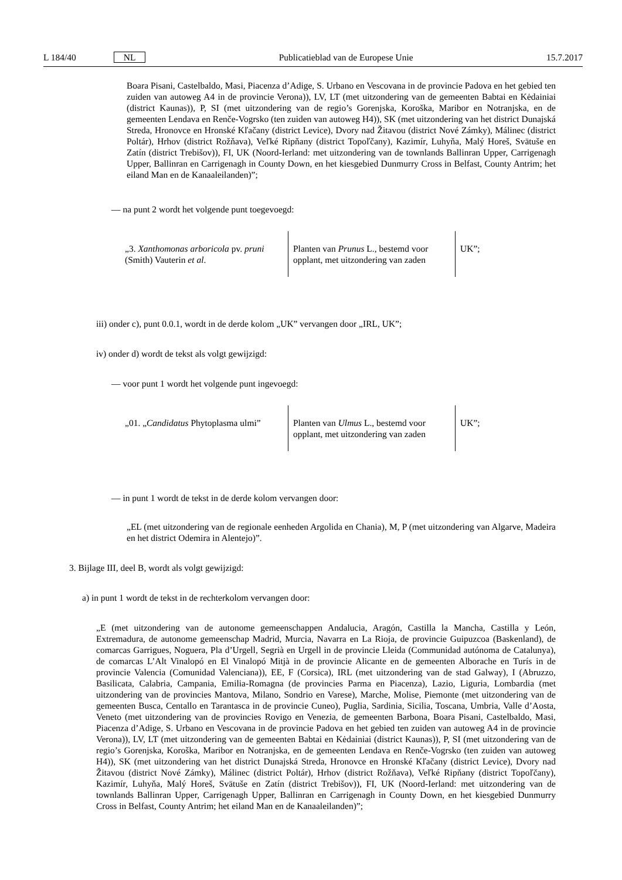L 184/40 NL Publicatieblad van de Europese Unie 15.7.2017
Boara Pisani, Castelbaldo, Masi, Piacenza d’Adige, S. Urbano en Vescovana in de provincie Padova en het gebied ten zuiden van autoweg A4 in de provincie Verona)), LV, LT (met uitzondering van de gemeenten Babtai en Kėdainiai (district Kaunas)), P, SI (met uitzondering van de regio’s Gorenjska, Koroška, Maribor en Notranjska, en de gemeenten Lendava en Renče-Vogrsko (ten zuiden van autoweg H4)), SK (met uitzondering van het district Dunajská Streda, Hronovce en Hronské Kľačany (district Levice), Dvory nad Žitavou (district Nové Zámky), Málinec (district Poltár), Hrhov (district Rožňava), Veľké Ripňany (district Topoľčany), Kazimír, Luhyňa, Malý Horeš, Svätuše en Zatín (district Trebišov)), FI, UK (Noord-Ierland: met uitzondering van de townlands Ballinran Upper, Carrigenagh Upper, Ballinran en Carrigenagh in County Down, en het kiesgebied Dunmurry Cross in Belfast, County Antrim; het eiland Man en de Kanaalei­landen)”;
— na punt 2 wordt het volgende punt toegevoegd:
| „3. Xanthomonas arboricola pv. pruni (Smith) Vauterin et al . | Planten van Prunus L., bestemd voor opplant, met uitzondering van zaden | UK”; |
iii) onder c), punt 0.0.1, wordt in de derde kolom „UK” vervangen door „IRL, UK”;
iv) onder d) wordt de tekst als volgt gewijzigd:
— voor punt 1 wordt het volgende punt ingevoegd:
| „01. „ Candidatus Phytoplasma ulmi” | Planten van Ulmus L., bestemd voor opplant, met uitzondering van zaden | UK”; |
— in punt 1 wordt de tekst in de derde kolom vervangen door:
„EL (met uitzondering van de regionale eenheden Argolida en Chania), M, P (met uitzondering van Algarve, Madeira en het district Odemira in Alentejo)”.
3. Bijlage III, deel B, wordt als volgt gewijzigd:
a) in punt 1 wordt de tekst in de rechterkolom vervangen door:
„E (met uitzondering van de autonome gemeenschappen Andalucia, Aragón, Castilla la Mancha, Castilla y León, Extremadura, de autonome gemeenschap Madrid, Murcia, Navarra en La Rioja, de provincie Guipuzcoa (Baskenland), de comarcas Garrigues, Noguera, Pla d’Urgell, Segrià en Urgell in de provincie Lleida (Communidad autónoma de Catalunya), de comarcas L’Alt Vinalopó en El Vinalopó Mitjà in de provincie Alicante en de gemeenten Alborache en Turís in de provincie Valencia (Comunidad Valenciana)), EE, F (Corsica), IRL (met uitzondering van de stad Galway), I (Abruzzo, Basilicata, Calabria, Campania, Emilia-Romagna (de provincies Parma en Piacenza), Lazio, Liguria, Lombardia (met uitzondering van de provincies Mantova, Milano, Sondrio en Varese), Marche, Molise, Piemonte (met uitzondering van de gemeenten Busca, Centallo en Tarantasca in de provincie Cuneo), Puglia, Sardinia, Sicilia, Toscana, Umbria, Valle d’Aosta, Veneto (met uitzondering van de provincies Rovigo en Venezia, de gemeenten Barbona, Boara Pisani, Castelbaldo, Masi, Piacenza d’Adige, S. Urbano en Vescovana in de provincie Padova en het gebied ten zuiden van autoweg A4 in de provincie Verona)), LV, LT (met uitzondering van de gemeenten Babtai en Kėdainiai (district Kaunas)), P, SI (met uitzondering van de regio’s Gorenjska, Koroška, Maribor en Notranjska, en de gemeenten Lendava en Renče-Vogrsko (ten zuiden van autoweg H4)), SK (met uitzondering van het district Dunajská Streda, Hronovce en Hronské Kľačany (district Levice), Dvory nad Žitavou (district Nové Zámky), Málinec (district Poltár), Hrhov (district Rožňava), Veľké Ripňany (district Topoľčany), Kazimír, Luhyňa, Malý Horeš, Svätuše en Zatín (district Trebišov)), FI, UK (Noord-Ierland: met uitzondering van de townlands Ballinran Upper, Carrigenagh Upper, Ballinran en Carrigenagh in County Down, en het kiesgebied Dunmurry Cross in Belfast, County Antrim; het eiland Man en de Kanaaleilanden)”;